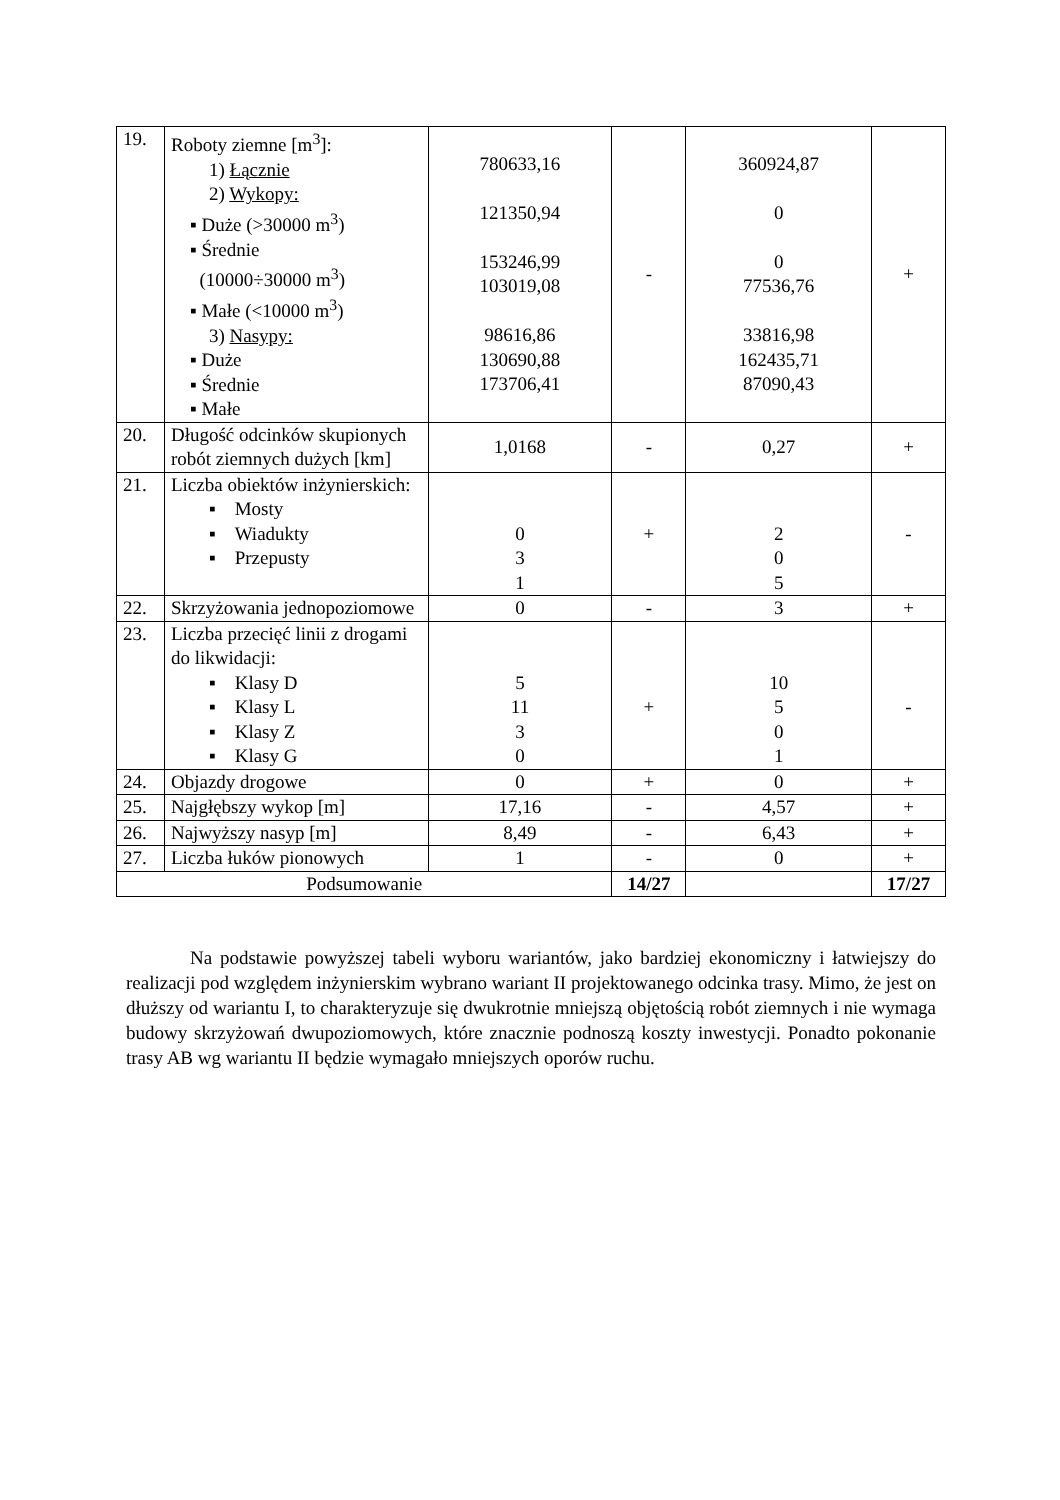| 19. | Roboty ziemne [m<sup>3</sup>]: 1) Łącznie 2) Wykopy: ▪ Duże (>30000 m<sup>3</sup>) ▪ Średnie (10000÷30000 m<sup>3</sup>) ▪ Małe (<10000 m<sup>3</sup>) 3) Nasypy: ▪ Duże ▪ Średnie ▪ Małe | 780633,16 121350,94 153246,99 103019,08 98616,86 130690,88 173706,41 | - | 360924,87 0 0 77536,76 33816,98 162435,71 87090,43 | + |
| 20. | Długość odcinków skupionych robót ziemnych dużych [km] | 1,0168 | - | 0,27 | + |
| 21. | Liczba obiektów inżynierskich: ▪ Mosty ▪ Wiadukty ▪ Przepusty | 0 3 1 | + | 2 0 5 | - |
| 22. | Skrzyżowania jednopoziomowe | 0 | - | 3 | + |
| 23. | Liczba przecięć linii z drogami do likwidacji: ▪ Klasy D ▪ Klasy L ▪ Klasy Z ▪ Klasy G | 5 11 3 0 | + | 10 5 0 1 | - |
| 24. | Objazdy drogowe | 0 | + | 0 | + |
| 25. | Najgłębszy wykop [m] | 17,16 | - | 4,57 | + |
| 26. | Najwyższy nasyp [m] | 8,49 | - | 6,43 | + |
| 27. | Liczba łuków pionowych | 1 | - | 0 | + |
| Podsumowanie | | | 14/27 | | 17/27 |
Na podstawie powyższej tabeli wyboru wariantów, jako bardziej ekonomiczny i łatwiejszy do realizacji pod względem inżynierskim wybrano wariant II projektowanego odcinka trasy. Mimo, że jest on dłuższy od wariantu I, to charakteryzuje się dwukrotnie mniejszą objętością robót ziemnych i nie wymaga budowy skrzyżowań dwupoziomowych, które znacznie podnoszą koszty inwestycji. Ponadto pokonanie trasy AB wg wariantu II będzie wymagało mniejszych oporów ruchu.